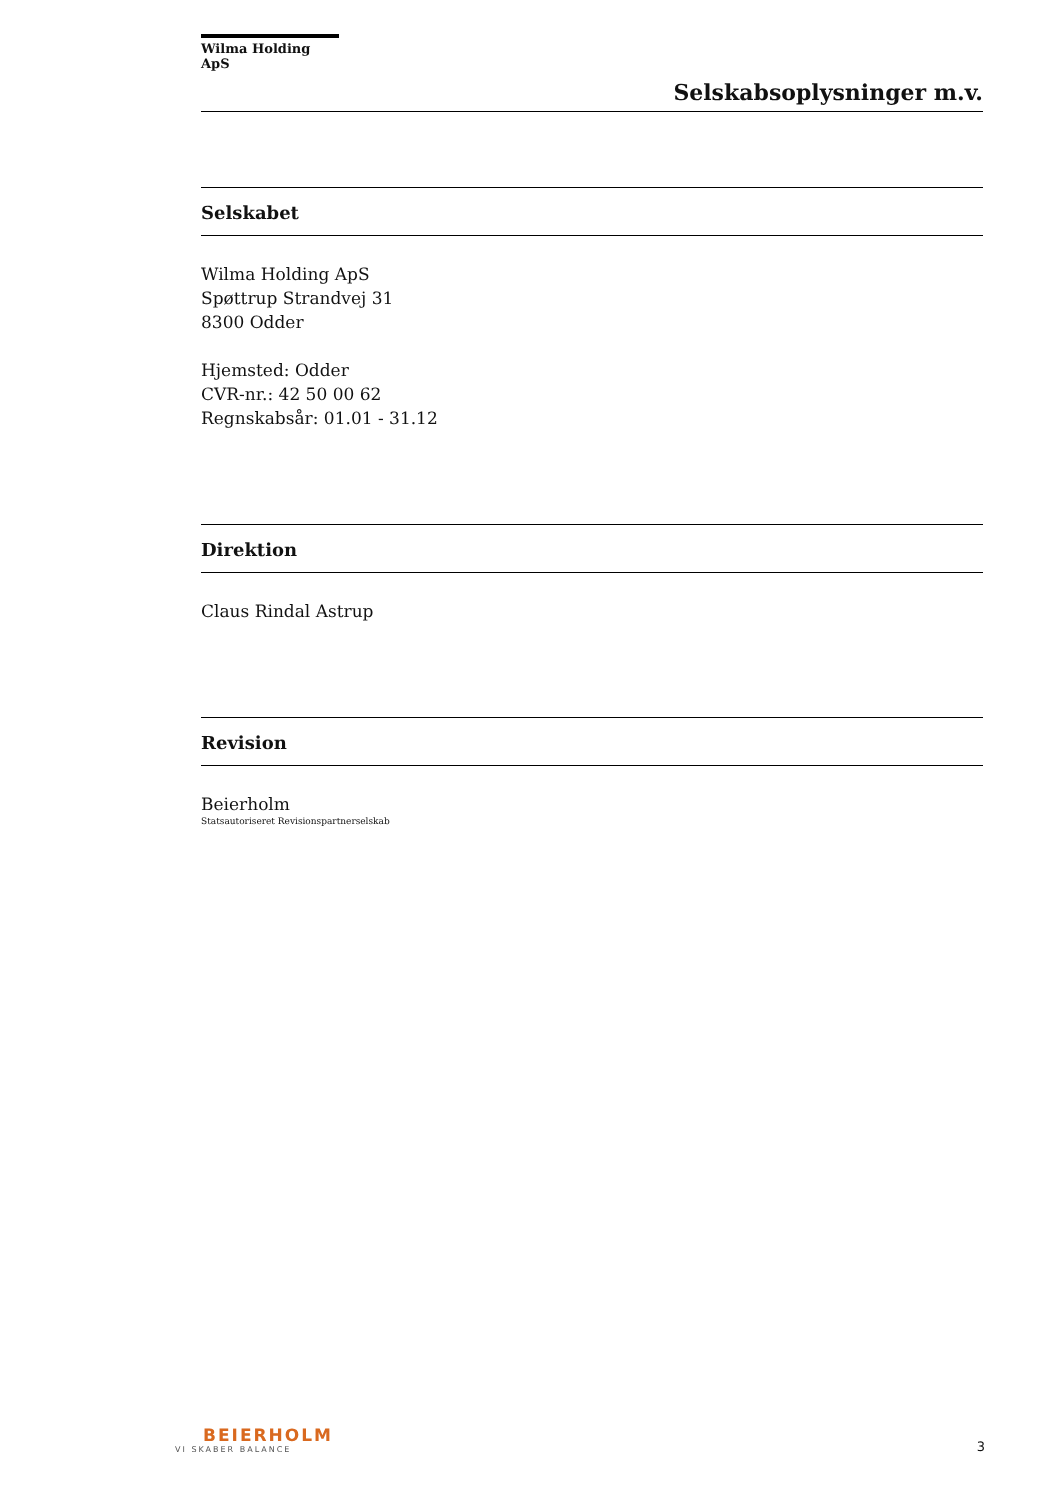Wilma Holding ApS
Selskabsoplysninger m.v.
Selskabet
Wilma Holding ApS
Spøttrup Strandvej 31
8300 Odder
Hjemsted: Odder
CVR-nr.: 42 50 00 62
Regnskabsår: 01.01 - 31.12
Direktion
Claus Rindal Astrup
Revision
Beierholm
Statsautoriseret Revisionspartnerselskab
BEIERHOLM
VI SKABER BALANCE
3